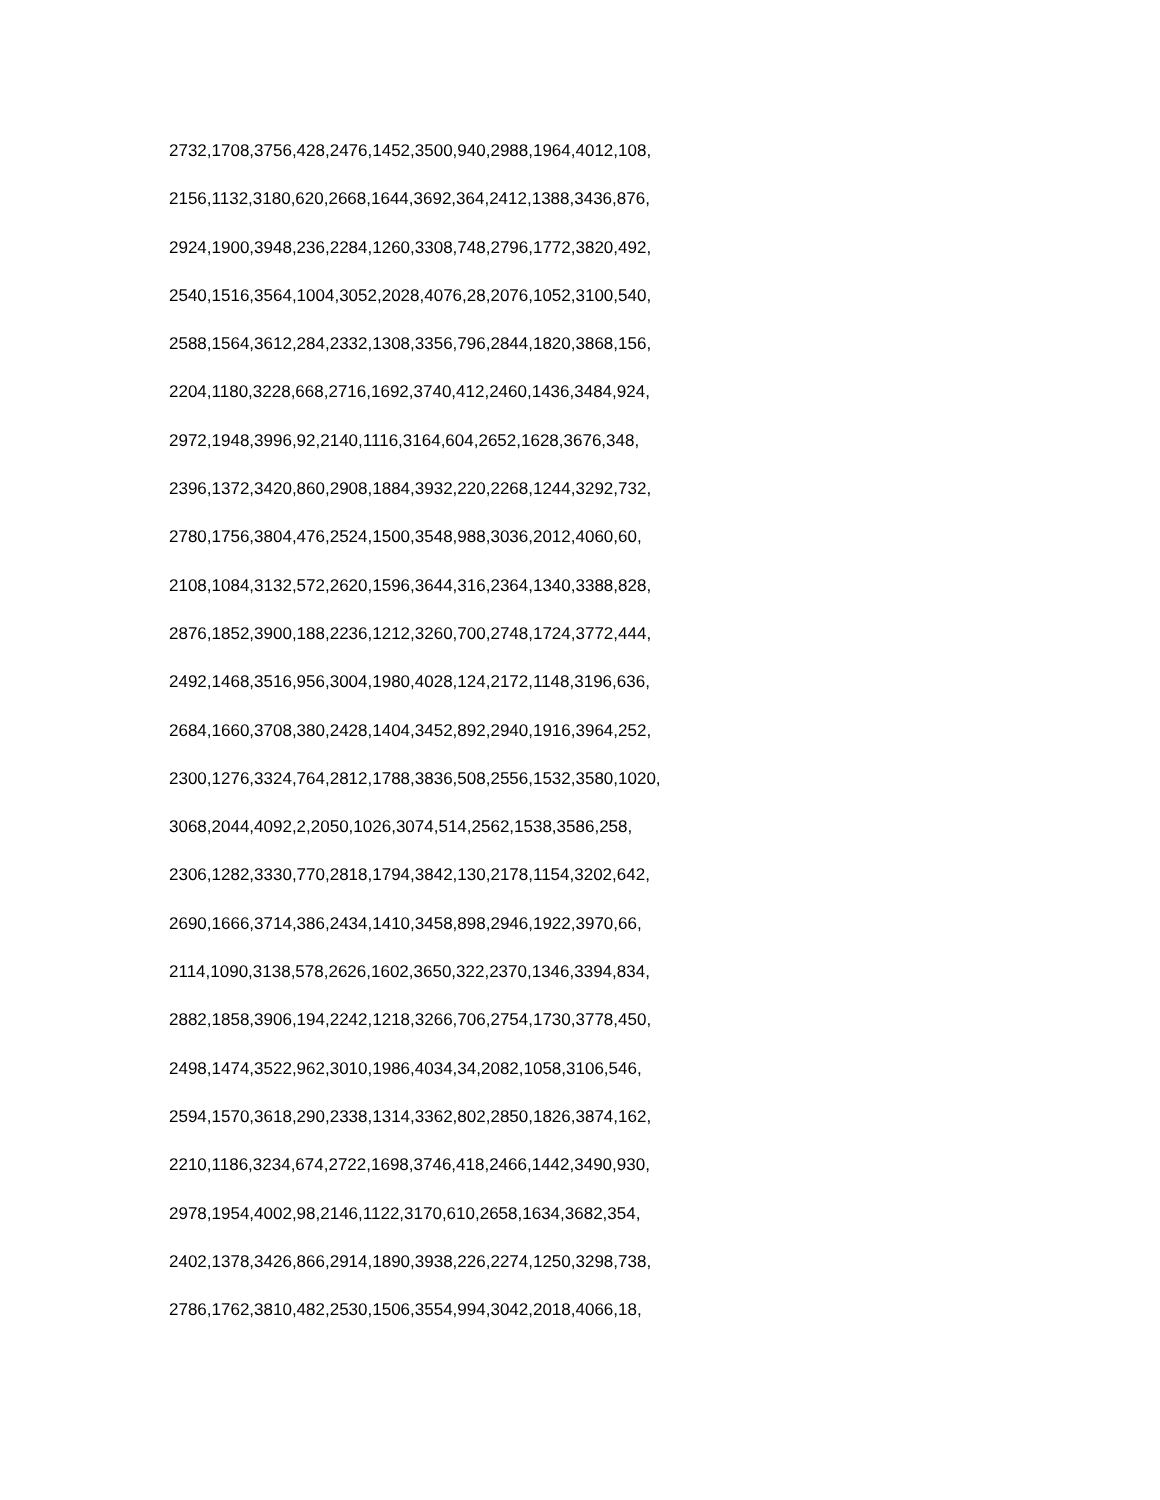2732,1708,3756,428,2476,1452,3500,940,2988,1964,4012,108,
2156,1132,3180,620,2668,1644,3692,364,2412,1388,3436,876,
2924,1900,3948,236,2284,1260,3308,748,2796,1772,3820,492,
2540,1516,3564,1004,3052,2028,4076,28,2076,1052,3100,540,
2588,1564,3612,284,2332,1308,3356,796,2844,1820,3868,156,
2204,1180,3228,668,2716,1692,3740,412,2460,1436,3484,924,
2972,1948,3996,92,2140,1116,3164,604,2652,1628,3676,348,
2396,1372,3420,860,2908,1884,3932,220,2268,1244,3292,732,
2780,1756,3804,476,2524,1500,3548,988,3036,2012,4060,60,
2108,1084,3132,572,2620,1596,3644,316,2364,1340,3388,828,
2876,1852,3900,188,2236,1212,3260,700,2748,1724,3772,444,
2492,1468,3516,956,3004,1980,4028,124,2172,1148,3196,636,
2684,1660,3708,380,2428,1404,3452,892,2940,1916,3964,252,
2300,1276,3324,764,2812,1788,3836,508,2556,1532,3580,1020,
3068,2044,4092,2,2050,1026,3074,514,2562,1538,3586,258,
2306,1282,3330,770,2818,1794,3842,130,2178,1154,3202,642,
2690,1666,3714,386,2434,1410,3458,898,2946,1922,3970,66,
2114,1090,3138,578,2626,1602,3650,322,2370,1346,3394,834,
2882,1858,3906,194,2242,1218,3266,706,2754,1730,3778,450,
2498,1474,3522,962,3010,1986,4034,34,2082,1058,3106,546,
2594,1570,3618,290,2338,1314,3362,802,2850,1826,3874,162,
2210,1186,3234,674,2722,1698,3746,418,2466,1442,3490,930,
2978,1954,4002,98,2146,1122,3170,610,2658,1634,3682,354,
2402,1378,3426,866,2914,1890,3938,226,2274,1250,3298,738,
2786,1762,3810,482,2530,1506,3554,994,3042,2018,4066,18,